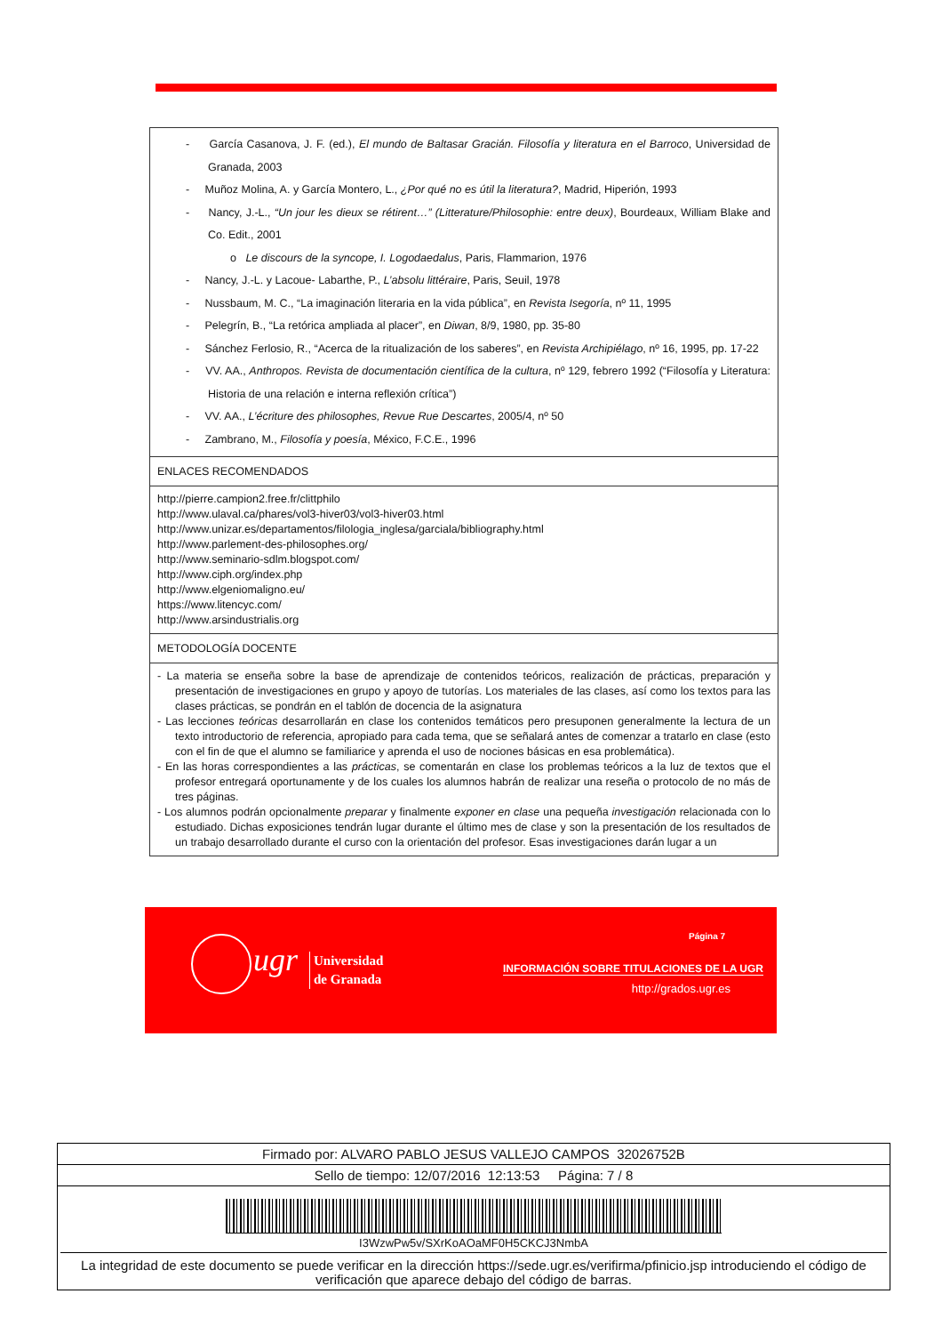- García Casanova, J. F. (ed.), El mundo de Baltasar Gracián. Filosofía y literatura en el Barroco, Universidad de Granada, 2003
- Muñoz Molina, A. y García Montero, L., ¿Por qué no es útil la literatura?, Madrid, Hiperión, 1993
- Nancy, J.-L., “Un jour les dieux se rétirent…” (Litterature/Philosophie: entre deux), Bourdeaux, William Blake and Co. Edit., 2001
o Le discours de la syncope, I. Logodaedalus, Paris, Flammarion, 1976
- Nancy, J.-L. y Lacoue- Labarthe, P., L’absolu littéraire, Paris, Seuil, 1978
- Nussbaum, M. C., “La imaginación literaria en la vida pública”, en Revista Isegoría, nº 11, 1995
- Pelegrín, B., “La retórica ampliada al placer”, en Diwan, 8/9, 1980, pp. 35-80
- Sánchez Ferlosio, R., “Acerca de la ritualización de los saberes”, en Revista Archipiélago, nº 16, 1995, pp. 17-22
- VV. AA., Anthropos. Revista de documentación científica de la cultura, nº 129, febrero 1992 (“Filosofía y Literatura: Historia de una relación e interna reflexión crítica”)
- VV. AA., L’écriture des philosophes, Revue Rue Descartes, 2005/4, nº 50
- Zambrano, M., Filosofía y poesía, México, F.C.E., 1996
ENLACES RECOMENDADOS
http://pierre.campion2.free.fr/clittphilo
http://www.ulaval.ca/phares/vol3-hiver03/vol3-hiver03.html
http://www.unizar.es/departamentos/filologia_inglesa/garciala/bibliography.html
http://www.parlement-des-philosophes.org/
http://www.seminario-sdlm.blogspot.com/
http://www.ciph.org/index.php
http://www.elgeniomaligno.eu/
https://www.litencyc.com/
http://www.arsindustrialis.org
METODOLOGÍA DOCENTE
- La materia se enseña sobre la base de aprendizaje de contenidos teóricos, realización de prácticas, preparación y presentación de investigaciones en grupo y apoyo de tutorías. Los materiales de las clases, así como los textos para las clases prácticas, se pondrán en el tablón de docencia de la asignatura
- Las lecciones teóricas desarrollarán en clase los contenidos temáticos pero presuponen generalmente la lectura de un texto introductorio de referencia, apropiado para cada tema, que se señalará antes de comenzar a tratarlo en clase (esto con el fin de que el alumno se familiarice y aprenda el uso de nociones básicas en esa problemática).
- En las horas correspondientes a las prácticas, se comentarán en clase los problemas teóricos a la luz de textos que el profesor entregará oportunamente y de los cuales los alumnos habrán de realizar una reseña o protocolo de no más de tres páginas.
- Los alumnos podrán opcionalmente preparar y finalmente exponer en clase una pequeña investigación relacionada con lo estudiado. Dichas exposiciones tendrán lugar durante el último mes de clase y son la presentación de los resultados de un trabajo desarrollado durante el curso con la orientación del profesor. Esas investigaciones darán lugar a un
ugr
Universidad
de Granada
Página 7
INFORMACIÓN SOBRE TITULACIONES DE LA UGR
http://grados.ugr.es
Firmado por: ALVARO PABLO JESUS VALLEJO CAMPOS 32026752B
Sello de tiempo: 12/07/2016 12:13:53 Página: 7 / 8
I3WzwPw5v/SXrKoAOaMF0H5CKCJ3NmbA
La integridad de este documento se puede verificar en la dirección https://sede.ugr.es/verifirma/pfinicio.jsp introduciendo el código de verificación que aparece debajo del código de barras.